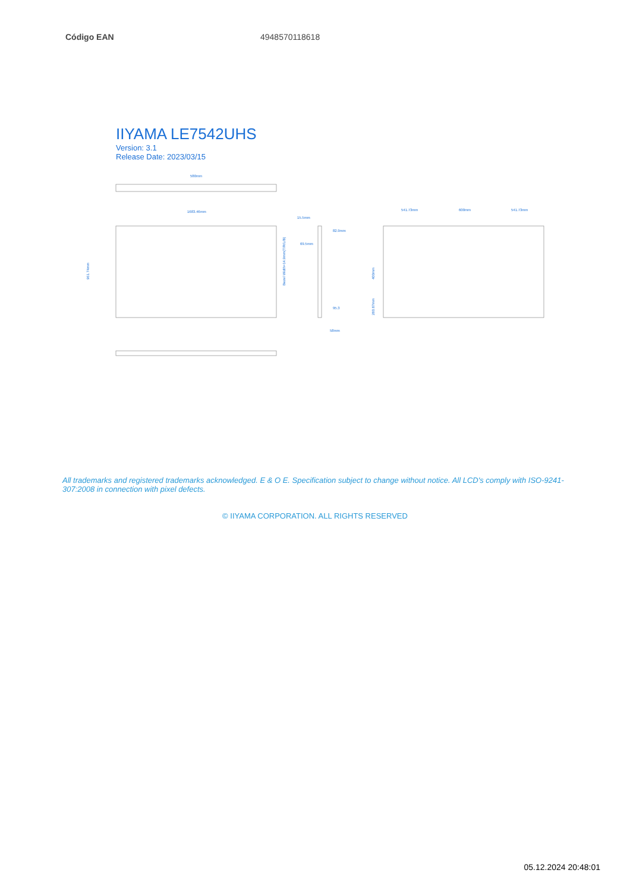| Código EAN | 4948570118618 |
IIYAMA LE7542UHS
Version: 3.1
Release Date: 2023/03/15
580mm
1683.46mm
961.74mm
Bezel Width=14.9mm(T/R/L/B)
15.5mm
82.9mm
69.5mm
95.3
58mm
541.73mm
600mm
541.73mm
400mm
280.87mm
All trademarks and registered trademarks acknowledged. E & O E. Specification subject to change without notice. All LCD's comply with ISO-9241-307:2008 in connection with pixel defects.
© IIYAMA CORPORATION. ALL RIGHTS RESERVED
05.12.2024 20:48:01